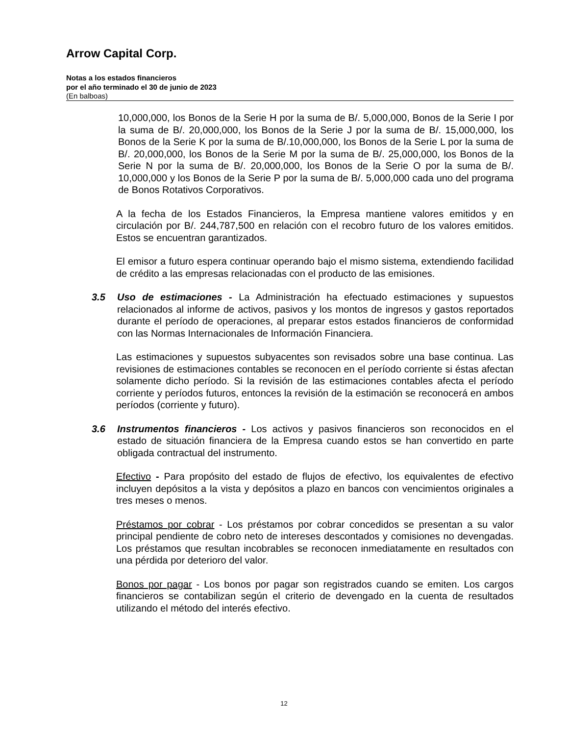Arrow Capital Corp.
Notas a los estados financieros
por el año terminado el 30 de junio de 2023
(En balboas)
10,000,000, los Bonos de la Serie H por la suma de B/. 5,000,000, Bonos de la Serie I por la suma de B/. 20,000,000, los Bonos de la Serie J por la suma de B/. 15,000,000, los Bonos de la Serie K por la suma de B/.10,000,000, los Bonos de la Serie L por la suma de B/. 20,000,000, los Bonos de la Serie M por la suma de B/. 25,000,000, los Bonos de la Serie N por la suma de B/. 20,000,000, los Bonos de la Serie O por la suma de B/. 10,000,000 y los Bonos de la Serie P por la suma de B/. 5,000,000 cada uno del programa de Bonos Rotativos Corporativos.
A la fecha de los Estados Financieros, la Empresa mantiene valores emitidos y en circulación por B/. 244,787,500 en relación con el recobro futuro de los valores emitidos. Estos se encuentran garantizados.
El emisor a futuro espera continuar operando bajo el mismo sistema, extendiendo facilidad de crédito a las empresas relacionadas con el producto de las emisiones.
3.5 Uso de estimaciones - La Administración ha efectuado estimaciones y supuestos relacionados al informe de activos, pasivos y los montos de ingresos y gastos reportados durante el período de operaciones, al preparar estos estados financieros de conformidad con las Normas Internacionales de Información Financiera.
Las estimaciones y supuestos subyacentes son revisados sobre una base continua. Las revisiones de estimaciones contables se reconocen en el período corriente si éstas afectan solamente dicho período. Si la revisión de las estimaciones contables afecta el período corriente y períodos futuros, entonces la revisión de la estimación se reconocerá en ambos períodos (corriente y futuro).
3.6 Instrumentos financieros - Los activos y pasivos financieros son reconocidos en el estado de situación financiera de la Empresa cuando estos se han convertido en parte obligada contractual del instrumento.
Efectivo - Para propósito del estado de flujos de efectivo, los equivalentes de efectivo incluyen depósitos a la vista y depósitos a plazo en bancos con vencimientos originales a tres meses o menos.
Préstamos por cobrar - Los préstamos por cobrar concedidos se presentan a su valor principal pendiente de cobro neto de intereses descontados y comisiones no devengadas. Los préstamos que resultan incobrables se reconocen inmediatamente en resultados con una pérdida por deterioro del valor.
Bonos por pagar - Los bonos por pagar son registrados cuando se emiten. Los cargos financieros se contabilizan según el criterio de devengado en la cuenta de resultados utilizando el método del interés efectivo.
12